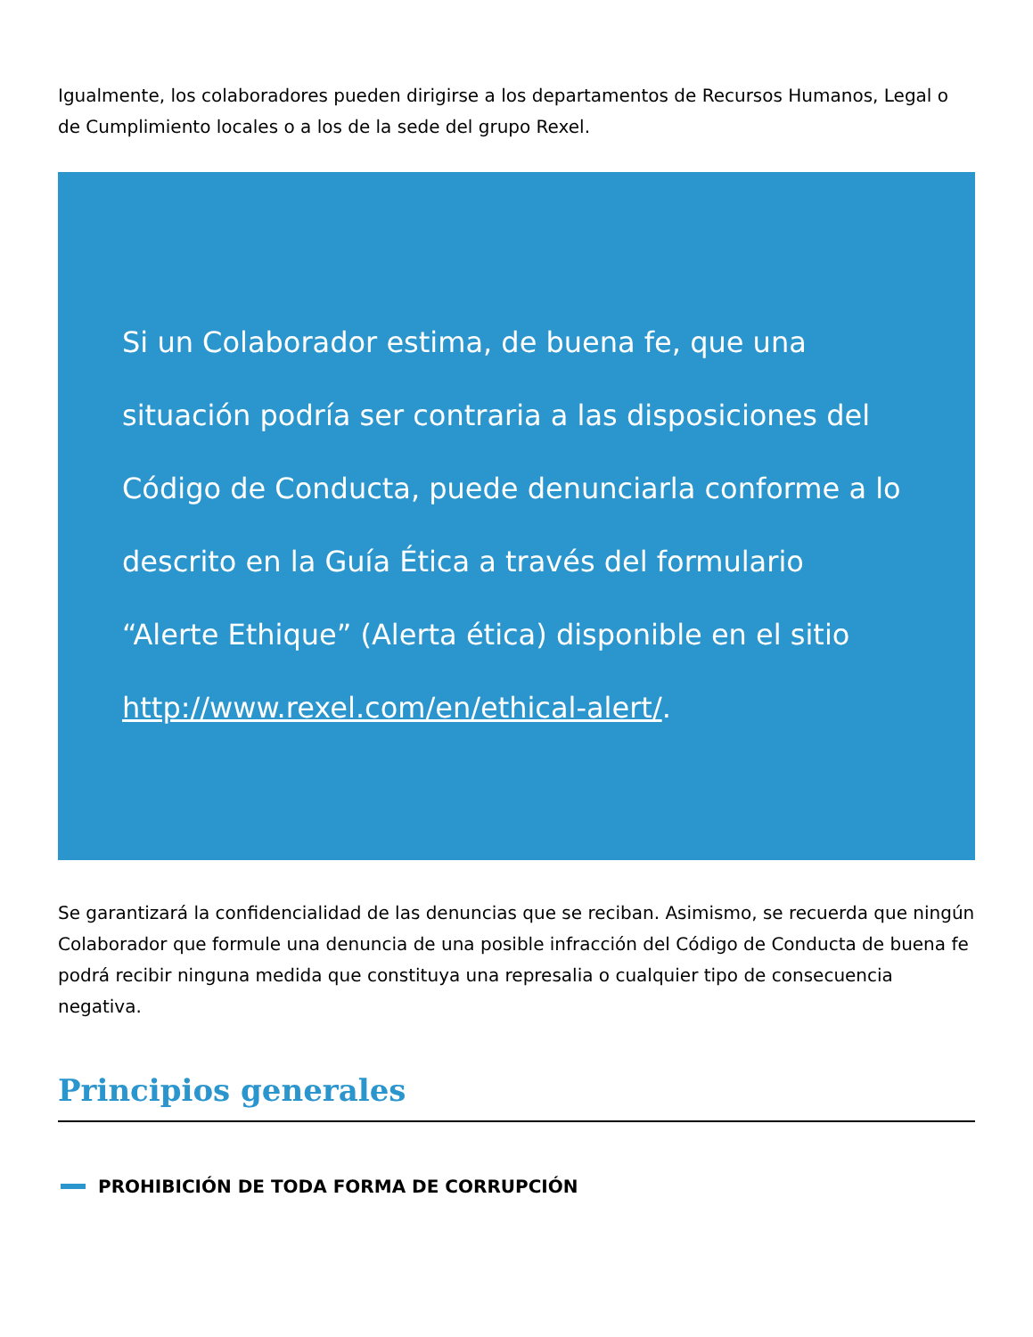Igualmente, los colaboradores pueden dirigirse a los departamentos de Recursos Humanos, Legal o de Cumplimiento locales o a los de la sede del grupo Rexel.
Si un Colaborador estima, de buena fe, que una situación podría ser contraria a las disposiciones del Código de Conducta, puede denunciarla conforme a lo descrito en la Guía Ética a través del formulario “Alerte Ethique” (Alerta ética) disponible en el sitio http://www.rexel.com/en/ethical-alert/.
Se garantizará la confidencialidad de las denuncias que se reciban. Asimismo, se recuerda que ningún Colaborador que formule una denuncia de una posible infracción del Código de Conducta de buena fe podrá recibir ninguna medida que constituya una represalia o cualquier tipo de consecuencia negativa.
Principios generales
PROHIBICIÓN DE TODA FORMA DE CORRUPCIÓN